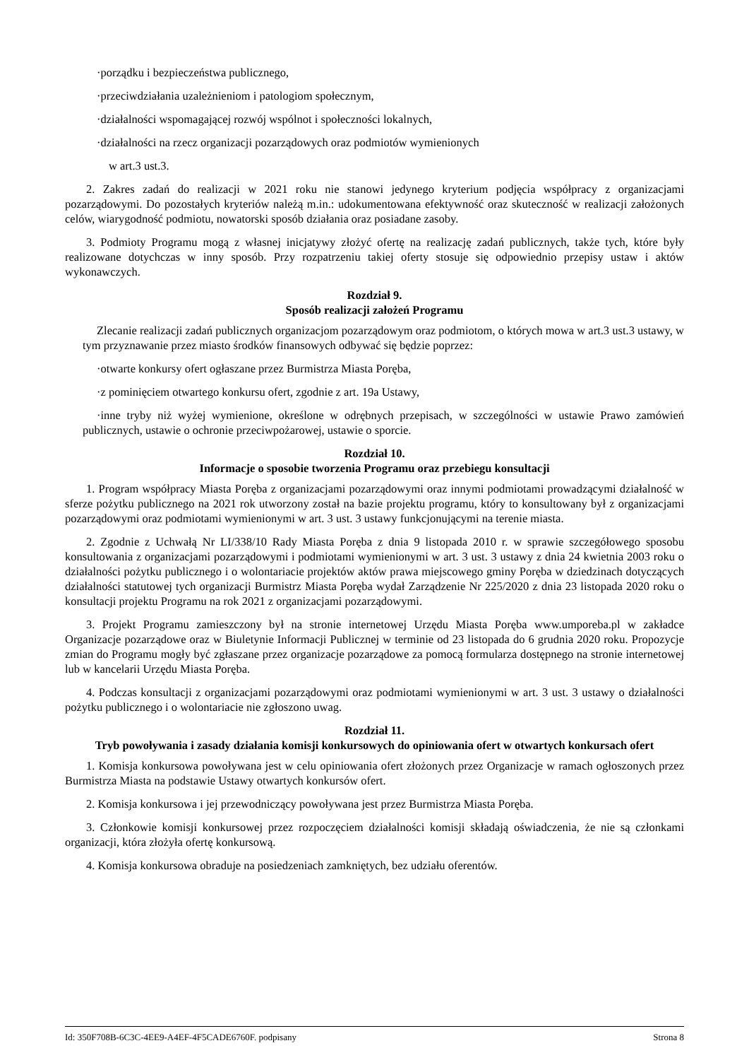·porządku i bezpieczeństwa publicznego,
·przeciwdziałania uzależnieniom i patologiom społecznym,
·działalności wspomagającej rozwój wspólnot i społeczności lokalnych,
·działalności na rzecz organizacji pozarządowych oraz podmiotów wymienionych
w art.3 ust.3.
2. Zakres zadań do realizacji w 2021 roku nie stanowi jedynego kryterium podjęcia współpracy z organizacjami pozarządowymi. Do pozostałych kryteriów należą m.in.: udokumentowana efektywność oraz skuteczność w realizacji założonych celów, wiarygodność podmiotu, nowatorski sposób działania oraz posiadane zasoby.
3. Podmioty Programu mogą z własnej inicjatywy złożyć ofertę na realizację zadań publicznych, także tych, które były realizowane dotychczas w inny sposób. Przy rozpatrzeniu takiej oferty stosuje się odpowiednio przepisy ustaw i aktów wykonawczych.
Rozdział 9.
Sposób realizacji założeń Programu
Zlecanie realizacji zadań publicznych organizacjom pozarządowym oraz podmiotom, o których mowa w art.3 ust.3 ustawy, w tym przyznawanie przez miasto środków finansowych odbywać się będzie poprzez:
·otwarte konkursy ofert ogłaszane przez Burmistrza Miasta Poręba,
·z pominięciem otwartego konkursu ofert, zgodnie z art. 19a Ustawy,
·inne tryby niż wyżej wymienione, określone w odrębnych przepisach, w szczególności w ustawie Prawo zamówień publicznych, ustawie o ochronie przeciwpożarowej, ustawie o sporcie.
Rozdział 10.
Informacje o sposobie tworzenia Programu oraz przebiegu konsultacji
1. Program współpracy Miasta Poręba z organizacjami pozarządowymi oraz innymi podmiotami prowadzącymi działalność w sferze pożytku publicznego na 2021 rok utworzony został na bazie projektu programu, który to konsultowany był z organizacjami pozarządowymi oraz podmiotami wymienionymi w art. 3 ust. 3 ustawy funkcjonującymi na terenie miasta.
2. Zgodnie z Uchwałą Nr LI/338/10 Rady Miasta Poręba z dnia 9 listopada 2010 r. w sprawie szczegółowego sposobu konsultowania z organizacjami pozarządowymi i podmiotami wymienionymi w art. 3 ust. 3 ustawy z dnia 24 kwietnia 2003 roku o działalności pożytku publicznego i o wolontariacie projektów aktów prawa miejscowego gminy Poręba w dziedzinach dotyczących działalności statutowej tych organizacji Burmistrz Miasta Poręba wydał Zarządzenie Nr 225/2020 z dnia 23 listopada 2020 roku o konsultacji projektu Programu na rok 2021 z organizacjami pozarządowymi.
3. Projekt Programu zamieszczony był na stronie internetowej Urzędu Miasta Poręba www.umporeba.pl w zakładce Organizacje pozarządowe oraz w Biuletynie Informacji Publicznej w terminie od 23 listopada do 6 grudnia 2020 roku. Propozycje zmian do Programu mogły być zgłaszane przez organizacje pozarządowe za pomocą formularza dostępnego na stronie internetowej lub w kancelarii Urzędu Miasta Poręba.
4. Podczas konsultacji z organizacjami pozarządowymi oraz podmiotami wymienionymi w art. 3 ust. 3 ustawy o działalności pożytku publicznego i o wolontariacie nie zgłoszono uwag.
Rozdział 11.
Tryb powoływania i zasady działania komisji konkursowych do opiniowania ofert w otwartych konkursach ofert
1. Komisja konkursowa powoływana jest w celu opiniowania ofert złożonych przez Organizacje w ramach ogłoszonych przez Burmistrza Miasta na podstawie Ustawy otwartych konkursów ofert.
2. Komisja konkursowa i jej przewodniczący powoływana jest przez Burmistrza Miasta Poręba.
3. Członkowie komisji konkursowej przez rozpoczęciem działalności komisji składają oświadczenia, że nie są członkami organizacji, która złożyła ofertę konkursową.
4. Komisja konkursowa obraduje na posiedzeniach zamkniętych, bez udziału oferentów.
Id: 350F708B-6C3C-4EE9-A4EF-4F5CADE6760F. podpisany Strona 8